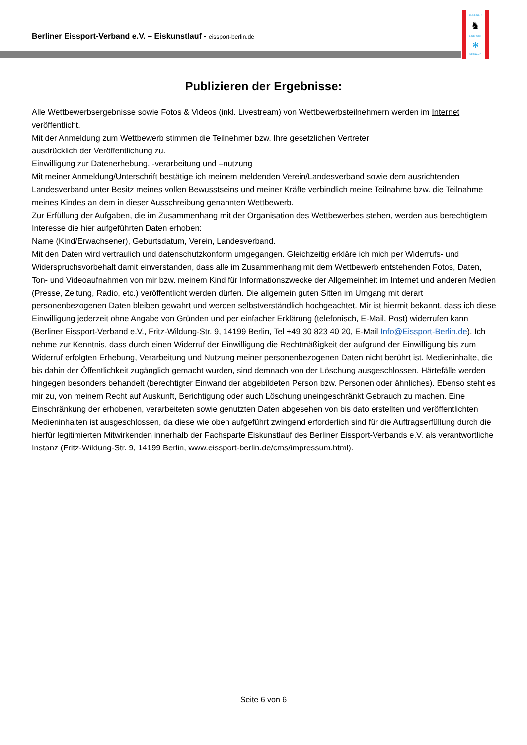Berliner Eissport-Verband e.V. – Eiskunstlauf - eissport-berlin.de
BERLINER
♞
EISSPORT
✻
VERBAND
Publizieren der Ergebnisse:
Alle Wettbewerbsergebnisse sowie Fotos & Videos (inkl. Livestream) von Wettbewerbsteilnehmern werden im Internet veröffentlicht.
Mit der Anmeldung zum Wettbewerb stimmen die Teilnehmer bzw. Ihre gesetzlichen Vertreter
ausdrücklich der Veröffentlichung zu.
Einwilligung zur Datenerhebung, -verarbeitung und –nutzung
Mit meiner Anmeldung/Unterschrift bestätige ich meinem meldenden Verein/Landesverband sowie dem ausrichtenden Landesverband unter Besitz meines vollen Bewusstseins und meiner Kräfte verbindlich meine Teilnahme bzw. die Teilnahme meines Kindes an dem in dieser Ausschreibung genannten Wettbewerb.
Zur Erfüllung der Aufgaben, die im Zusammenhang mit der Organisation des Wettbewerbes stehen, werden aus berechtigtem Interesse die hier aufgeführten Daten erhoben:
Name (Kind/Erwachsener), Geburtsdatum, Verein, Landesverband.
Mit den Daten wird vertraulich und datenschutzkonform umgegangen. Gleichzeitig erkläre ich mich per Widerrufs- und Widerspruchsvorbehalt damit einverstanden, dass alle im Zusammenhang mit dem Wettbewerb entstehenden Fotos, Daten, Ton- und Videoaufnahmen von mir bzw. meinem Kind für Informationszwecke der Allgemeinheit im Internet und anderen Medien (Presse, Zeitung, Radio, etc.) veröffentlicht werden dürfen. Die allgemein guten Sitten im Umgang mit derart personenbezogenen Daten bleiben gewahrt und werden selbstverständlich hochgeachtet. Mir ist hiermit bekannt, dass ich diese Einwilligung jederzeit ohne Angabe von Gründen und per einfacher Erklärung (telefonisch, E-Mail, Post) widerrufen kann (Berliner Eissport-Verband e.V., Fritz-Wildung-Str. 9, 14199 Berlin, Tel +49 30 823 40 20, E-Mail Info@Eissport-Berlin.de). Ich nehme zur Kenntnis, dass durch einen Widerruf der Einwilligung die Rechtmäßigkeit der aufgrund der Einwilligung bis zum Widerruf erfolgten Erhebung, Verarbeitung und Nutzung meiner personenbezogenen Daten nicht berührt ist. Medieninhalte, die bis dahin der Öffentlichkeit zugänglich gemacht wurden, sind demnach von der Löschung ausgeschlossen. Härtefälle werden hingegen besonders behandelt (berechtigter Einwand der abgebildeten Person bzw. Personen oder ähnliches). Ebenso steht es mir zu, von meinem Recht auf Auskunft, Berichtigung oder auch Löschung uneingeschränkt Gebrauch zu machen. Eine Einschränkung der erhobenen, verarbeiteten sowie genutzten Daten abgesehen von bis dato erstellten und veröffentlichten Medieninhalten ist ausgeschlossen, da diese wie oben aufgeführt zwingend erforderlich sind für die Auftragserfüllung durch die hierfür legitimierten Mitwirkenden innerhalb der Fachsparte Eiskunstlauf des Berliner Eissport-Verbands e.V. als verantwortliche Instanz (Fritz-Wildung-Str. 9, 14199 Berlin, www.eissport-berlin.de/cms/impressum.html).
Seite 6 von 6